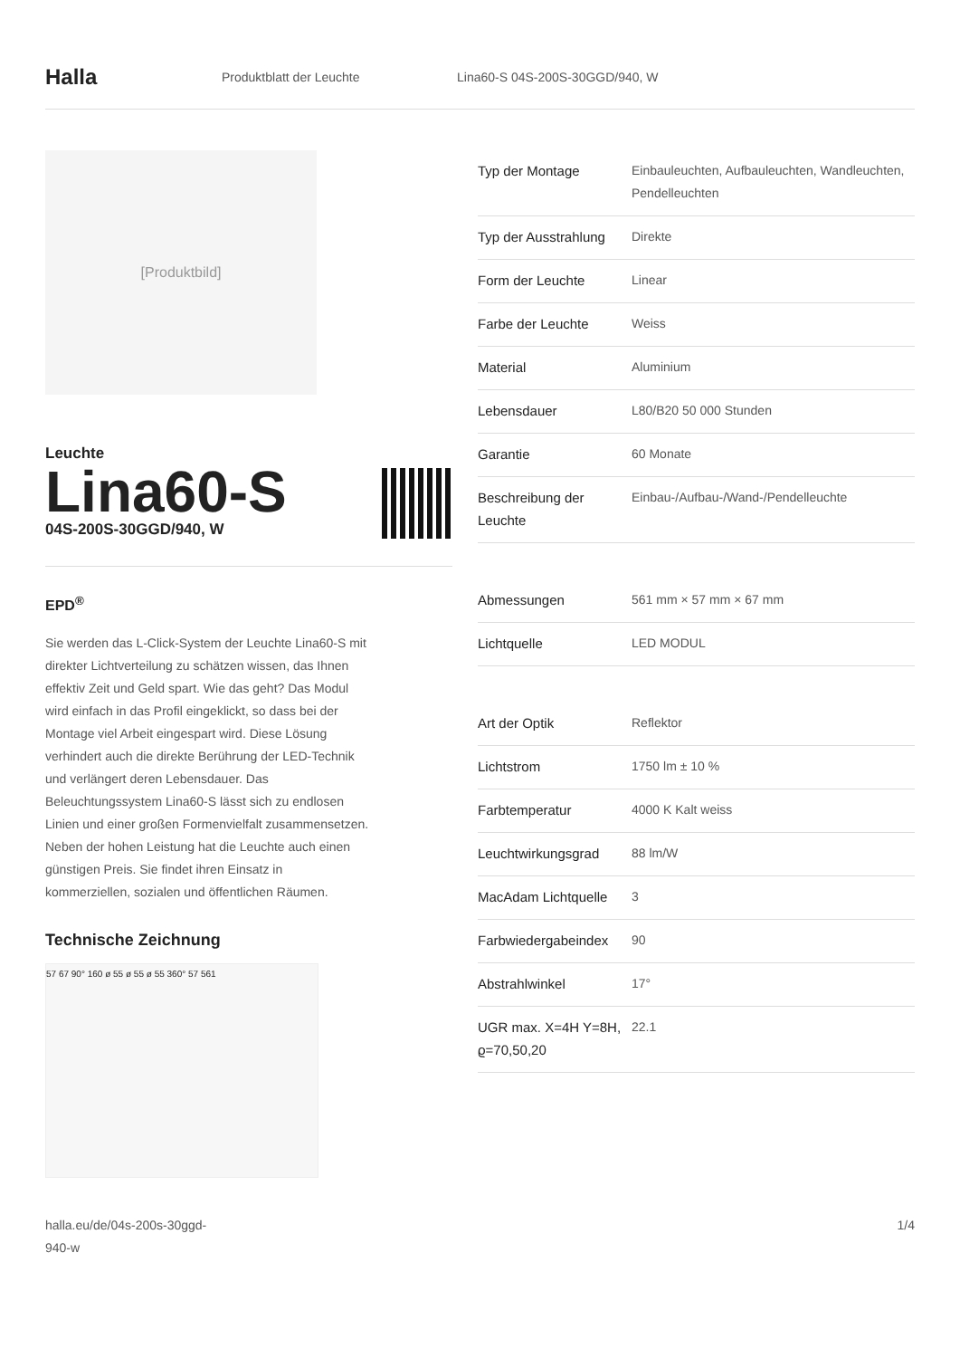Halla
Produktblatt der Leuchte Lina60-S 04S-200S-30GGD/940, W
[Produktbild]
Leuchte
Lina60-S
04S-200S-30GGD/940, W
EPD<sup>®</sup>
Sie werden das L-Click-System der Leuchte Lina60-S mit direkter Lichtverteilung zu schätzen wissen, das Ihnen effektiv Zeit und Geld spart. Wie das geht? Das Modul wird einfach in das Profil eingeklickt, so dass bei der Montage viel Arbeit eingespart wird. Diese Lösung verhindert auch die direkte Berührung der LED-Technik und verlängert deren Lebensdauer. Das Beleuchtungssystem Lina60-S lässt sich zu endlosen Linien und einer großen Formenvielfalt zusammensetzen. Neben der hohen Leistung hat die Leuchte auch einen günstigen Preis. Sie findet ihren Einsatz in kommerziellen, sozialen und öffentlichen Räumen.
Technische Zeichnung
57 67 90° 160 ø 55 ø 55 ø 55 360° 57 561
| Typ der Montage | Einbauleuchten, Aufbauleuchten, Wandleuchten, Pendelleuchten |
| Typ der Ausstrahlung | Direkte |
| Form der Leuchte | Linear |
| Farbe der Leuchte | Weiss |
| Material | Aluminium |
| Lebensdauer | L80/B20 50 000 Stunden |
| Garantie | 60 Monate |
| Beschreibung der Leuchte | Einbau-/Aufbau-/Wand-/Pendelleuchte |
| Abmessungen | 561 mm × 57 mm × 67 mm |
| Lichtquelle | LED MODUL |
| Art der Optik | Reflektor |
| Lichtstrom | 1750 lm ± 10 % |
| Farbtemperatur | 4000 K Kalt weiss |
| Leuchtwirkungsgrad | 88 lm/W |
| MacAdam Lichtquelle | 3 |
| Farbwiedergabeindex | 90 |
| Abstrahlwinkel | 17° |
| UGR max. X=4H Y=8H, ϱ=70,50,20 | 22.1 |
halla.eu/de/04s-200s-30ggd-
940-w
1/4